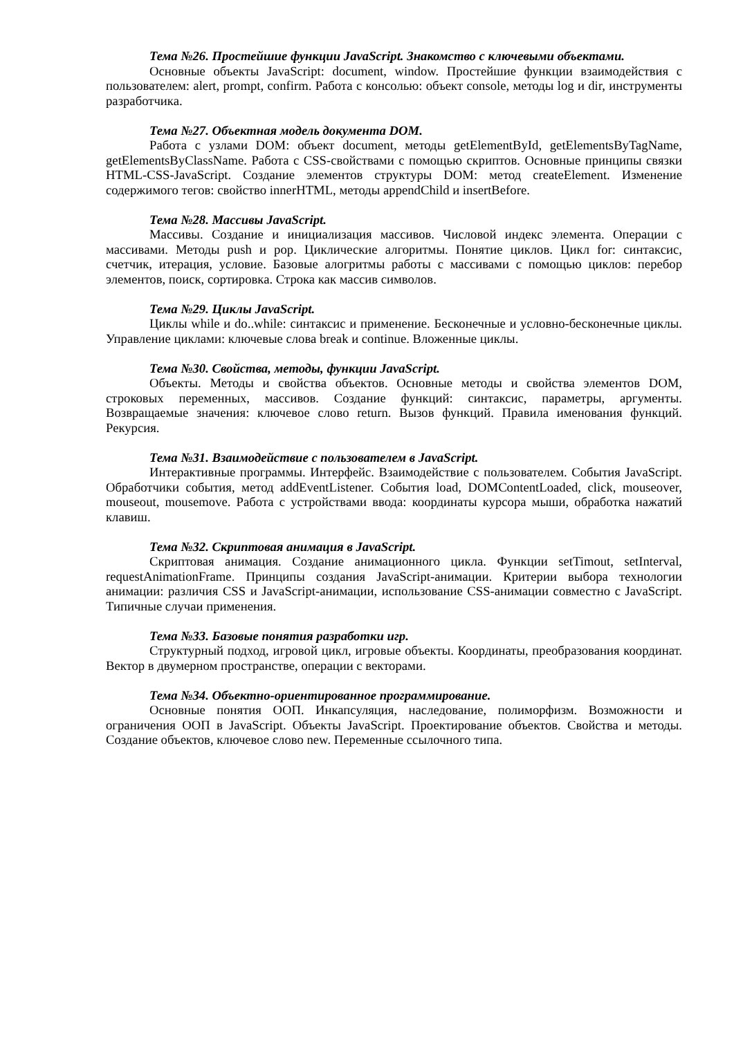Тема №26. Простейшие функции JavaScript. Знакомство с ключевыми объектами.
Основные объекты JavaScript: document, window. Простейшие функции взаимодействия с пользователем: alert, prompt, confirm. Работа с консолью: объект console, методы log и dir, инструменты разработчика.
Тема №27. Объектная модель документа DOM.
Работа с узлами DOM: объект document, методы getElementById, getElementsByTagName, getElementsByClassName. Работа с CSS-свойствами с помощью скриптов. Основные принципы связки HTML-CSS-JavaScript. Создание элементов структуры DOM: метод createElement. Изменение содержимого тегов: свойство innerHTML, методы appendChild и insertBefore.
Тема №28. Массивы JavaScript.
Массивы. Создание и инициализация массивов. Числовой индекс элемента. Операции с массивами. Методы push и pop. Циклические алгоритмы. Понятие циклов. Цикл for: синтаксис, счетчик, итерация, условие. Базовые алогритмы работы с массивами с помощью циклов: перебор элементов, поиск, сортировка. Строка как массив символов.
Тема №29. Циклы JavaScript.
Циклы while и do..while: синтаксис и применение. Бесконечные и условно-бесконечные циклы. Управление циклами: ключевые слова break и continue. Вложенные циклы.
Тема №30. Свойства, методы, функции JavaScript.
Объекты. Методы и свойства объектов. Основные методы и свойства элементов DOM, строковых переменных, массивов. Создание функций: синтаксис, параметры, аргументы. Возвращаемые значения: ключевое слово return. Вызов функций. Правила именования функций. Рекурсия.
Тема №31. Взаимодействие с пользователем в JavaScript.
Интерактивные программы. Интерфейс. Взаимодействие с пользователем. События JavaScript. Обработчики события, метод addEventListener. События load, DOMContentLoaded, click, mouseover, mouseout, mousemove. Работа с устройствами ввода: координаты курсора мыши, обработка нажатий клавиш.
Тема №32. Скриптовая анимация в JavaScript.
Скриптовая анимация. Создание анимационного цикла. Функции setTimout, setInterval, requestAnimationFrame. Принципы создания JavaScript-анимации. Критерии выбора технологии анимации: различия CSS и JavaScript-анимации, использование CSS-анимации совместно с JavaScript. Типичные случаи применения.
Тема №33. Базовые понятия разработки игр.
Структурный подход, игровой цикл, игровые объекты. Координаты, преобразования координат. Вектор в двумерном пространстве, операции с векторами.
Тема №34. Объектно-ориентированное программирование.
Основные понятия ООП. Инкапсуляция, наследование, полиморфизм. Возможности и ограничения ООП в JavaScript. Объекты JavaScript. Проектирование объектов. Свойства и методы. Создание объектов, ключевое слово new. Переменные ссылочного типа.